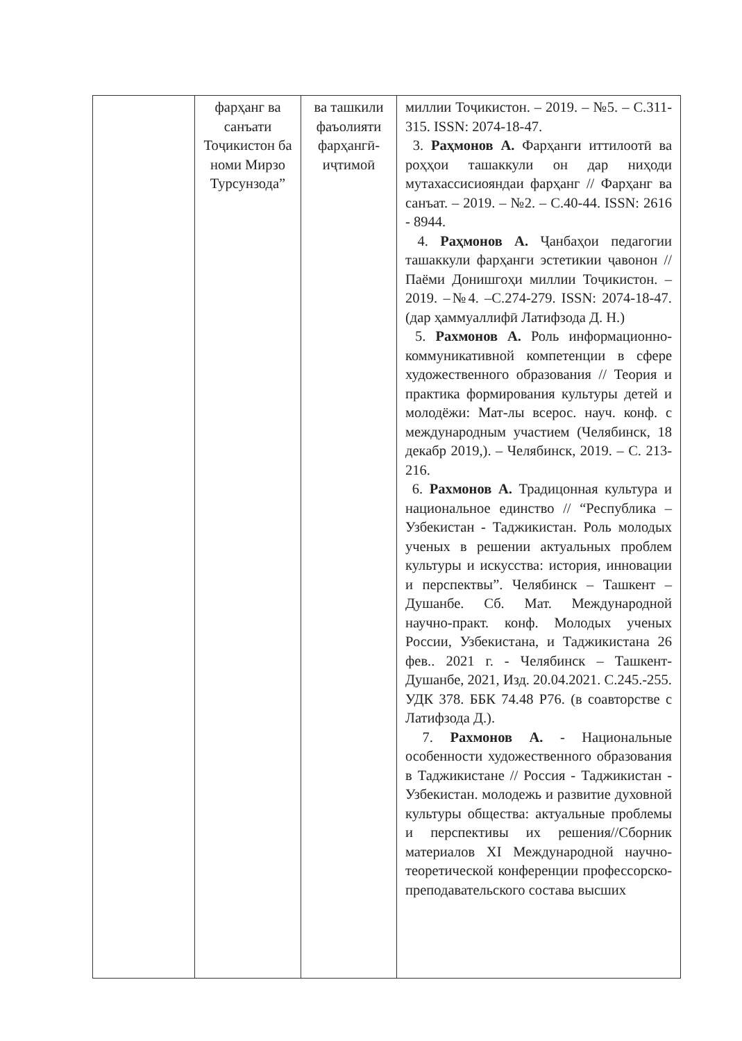| | фарҳанг ва санъати Тоҷикистон ба номи Мирзо Турсунзода” | ва ташкили фаъолияти фарҳангӣ-иҷтимоӣ | миллии Тоҷикистон. – 2019. – №5. – С.311-315. ISSN: 2074-18-47. 3. Раҳмонов А. Фарҳанги иттилоотӣ ва роҳҳои ташаккули он дар ниҳоди мутахассисиояндаи фарҳанг // Фарҳанг ва санъат. – 2019. – №2. – С.40-44. ISSN: 2616 - 8944. 4. Раҳмонов А. Ҷанбаҳои педагогии ташаккули фарҳанги эстетикии ҷавонон // Паёми Донишгоҳи миллии Тоҷикистон. –2019. –№4. –С.274-279. ISSN: 2074-18-47. (дар ҳаммуаллифӣ Латифзода Д. Н.) 5. Рахмонов А. Роль информационно-коммуникативной компетенции в сфере художественного образования // Теория и практика формирования культуры детей и молодёжи: Мат-лы всерос. науч. конф. с международным участием (Челябинск, 18 декабр 2019,). – Челябинск, 2019. – С. 213-216. 6. Рахмонов А. Традицонная культура и национальное единство // “Республика – Узбекистан - Таджикистан. Роль молодых ученых в решении актуальных проблем культуры и искусства: история, инновации и перспектвы”. Челябинск – Ташкент – Душанбе. Сб. Мат. Международной научно-практ. конф. Молодых ученых России, Узбекистана, и Таджикистана 26 фев.. 2021 г. - Челябинск – Ташкент-Душанбе, 2021, Изд. 20.04.2021. С.245.-255. УДК 378. ББК 74.48 Р76. (в соавторстве с Латифзода Д.). 7. Рахмонов А. - Национальные особенности художественного образования в Таджикистане // Россия - Таджикистан - Узбекистан. молодежь и развитие духовной культуры общества: актуальные проблемы и перспективы их решения//Сборник материалов XI Международной научно-теоретической конференции профессорско-преподавательского состава высших |